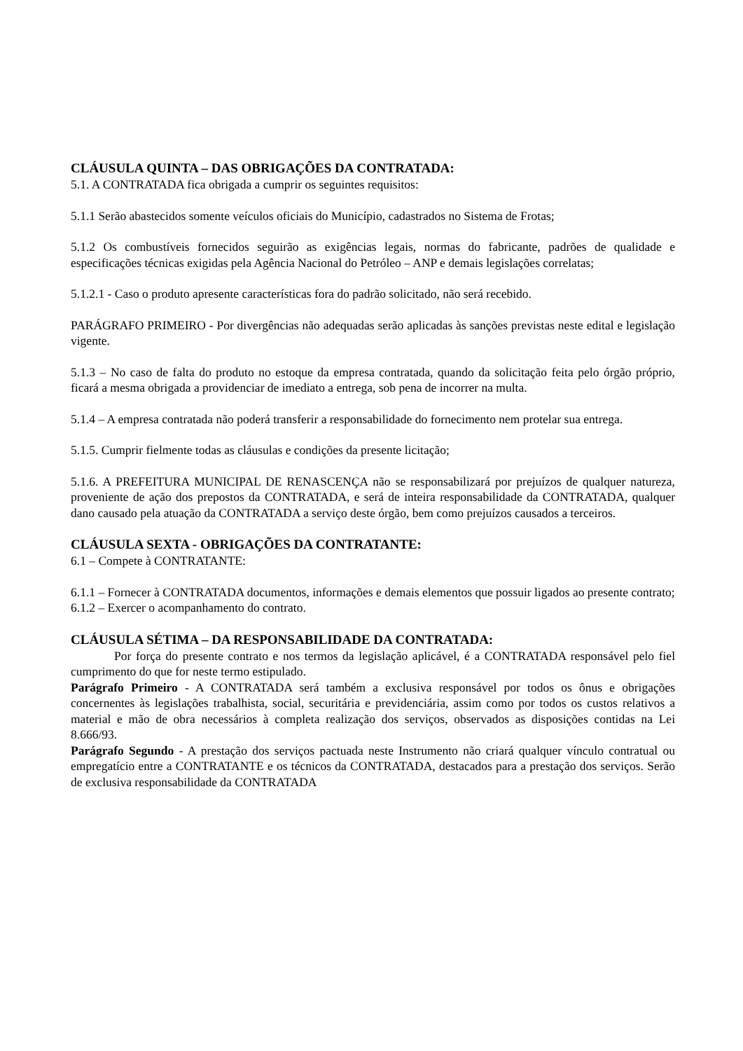CLÁUSULA QUINTA – DAS OBRIGAÇÕES DA CONTRATADA:
5.1. A CONTRATADA fica obrigada a cumprir os seguintes requisitos:
5.1.1 Serão abastecidos somente veículos oficiais do Município, cadastrados no Sistema de Frotas;
5.1.2 Os combustíveis fornecidos seguirão as exigências legais, normas do fabricante, padrões de qualidade e especificações técnicas exigidas pela Agência Nacional do Petróleo – ANP e demais legislações correlatas;
5.1.2.1 - Caso o produto apresente características fora do padrão solicitado, não será recebido.
PARÁGRAFO PRIMEIRO - Por divergências não adequadas serão aplicadas às sanções previstas neste edital e legislação vigente.
5.1.3 – No caso de falta do produto no estoque da empresa contratada, quando da solicitação feita pelo órgão próprio, ficará a mesma obrigada a providenciar de imediato a entrega, sob pena de incorrer na multa.
5.1.4 – A empresa contratada não poderá transferir a responsabilidade do fornecimento nem protelar sua entrega.
5.1.5. Cumprir fielmente todas as cláusulas e condições da presente licitação;
5.1.6. A PREFEITURA MUNICIPAL DE RENASCENÇA não se responsabilizará por prejuízos de qualquer natureza, proveniente de ação dos prepostos da CONTRATADA, e será de inteira responsabilidade da CONTRATADA, qualquer dano causado pela atuação da CONTRATADA a serviço deste órgão, bem como prejuízos causados a terceiros.
CLÁUSULA SEXTA - OBRIGAÇÕES DA CONTRATANTE:
6.1 – Compete à CONTRATANTE:
6.1.1 – Fornecer à CONTRATADA documentos, informações e demais elementos que possuir ligados ao presente contrato;
6.1.2 – Exercer o acompanhamento do contrato.
CLÁUSULA SÉTIMA – DA RESPONSABILIDADE DA CONTRATADA:
Por força do presente contrato e nos termos da legislação aplicável, é a CONTRATADA responsável pelo fiel cumprimento do que for neste termo estipulado.
Parágrafo Primeiro - A CONTRATADA será também a exclusiva responsável por todos os ônus e obrigações concernentes às legislações trabalhista, social, securitária e previdenciária, assim como por todos os custos relativos a material e mão de obra necessários à completa realização dos serviços, observados as disposições contidas na Lei 8.666/93.
Parágrafo Segundo - A prestação dos serviços pactuada neste Instrumento não criará qualquer vínculo contratual ou empregatício entre a CONTRATANTE e os técnicos da CONTRATADA, destacados para a prestação dos serviços. Serão de exclusiva responsabilidade da CONTRATADA